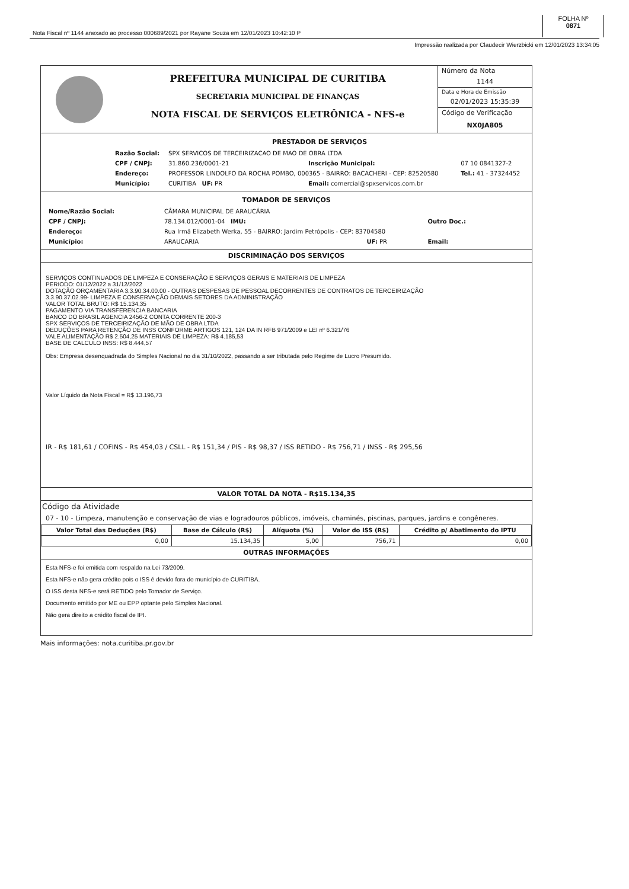Nota Fiscal nº 1144 anexado ao processo 000689/2021 por Rayane Souza em 12/01/2023 10:42:10 P
FOLHA Nº
0871
Impressão realizada por Claudecir Wierzbicki em 12/01/2023 13:34:05
PREFEITURA MUNICIPAL DE CURITIBA
SECRETARIA MUNICIPAL DE FINANÇAS
NOTA FISCAL DE SERVIÇOS ELETRÔNICA - NFS-e
Número da Nota
1144
Data e Hora de Emissão
02/01/2023 15:35:39
Código de Verificação
NX0JA805
PRESTADOR DE SERVIÇOS
| Razão Social: | SPX SERVICOS DE TERCEIRIZACAO DE MAO DE OBRA LTDA | | |
| CPF / CNPJ: | 31.860.236/0001-21 | Inscrição Municipal: | 07 10 0841327-2 |
| Endereço: | PROFESSOR LINDOLFO DA ROCHA POMBO, 000365 - BAIRRO: BACACHERI - CEP: 82520580 | | Tel.: 41 - 37324452 |
| Município: | CURITIBA UF: PR | Email: comercial@spxservicos.com.br | |
TOMADOR DE SERVIÇOS
| Nome/Razão Social: | CÂMARA MUNICIPAL DE ARAUCÁRIA | | |
| CPF / CNPJ: | 78.134.012/0001-04 IMU: | | Outro Doc.: |
| Endereço: | Rua Irmã Elizabeth Werka, 55 - BAIRRO: Jardim Petrópolis - CEP: 83704580 | | |
| Município: | ARAUCARIA | UF: PR | Email: |
DISCRIMINAÇÃO DOS SERVIÇOS
SERVIÇOS CONTINUADOS DE LIMPEZA E CONSERAÇÃO E SERVIÇOS GERAIS E MATERIAIS DE LIMPEZA
PERIODO: 01/12/2022 a 31/12/2022
DOTAÇÃO ORÇAMENTARIA 3.3.90.34.00.00 - OUTRAS DESPESAS DE PESSOAL DECORRENTES DE CONTRATOS DE TERCEIRIZAÇÃO
3.3.90.37.02.99- LIMPEZA E CONSERVAÇÃO DEMAIS SETORES DA ADMINISTRAÇÃO
VALOR TOTAL BRUTO: R$ 15.134,35
PAGAMENTO VIA TRANSFERENCIA BANCARIA
BANCO DO BRASIL AGENCIA 2456-2 CONTA CORRENTE 200-3
SPX SERVIÇOS DE TERCEIRIZAÇÃO DE MÃO DE OBRA LTDA
DEDUÇÕES PARA RETENÇÃO DE INSS CONFORME ARTIGOS 121, 124 DA IN RFB 971/2009 e LEI nº 6.321/76
VALE ALIMENTAÇÃO R$ 2.504,25 MATERIAIS DE LIMPEZA: R$ 4.185,53
BASE DE CALCULO INSS: R$ 8.444,57
Obs: Empresa desenquadrada do Simples Nacional no dia 31/10/2022, passando a ser tributada pelo Regime de Lucro Presumido.
Valor Líquido da Nota Fiscal = R$ 13.196,73
IR - R$ 181,61 / COFINS - R$ 454,03 / CSLL - R$ 151,34 / PIS - R$ 98,37 / ISS RETIDO - R$ 756,71 / INSS - R$ 295,56
VALOR TOTAL DA NOTA - R$15.134,35
Código da Atividade
07 - 10 - Limpeza, manutenção e conservação de vias e logradouros públicos, imóveis, chaminés, piscinas, parques, jardins e congêneres.
| Valor Total das Deduções (R$) | Base de Cálculo (R$) | Alíquota (%) | Valor do ISS (R$) | Crédito p/ Abatimento do IPTU |
| --- | --- | --- | --- | --- |
| 0,00 | 15.134,35 | 5,00 | 756,71 | 0,00 |
OUTRAS INFORMAÇÕES
Esta NFS-e foi emitida com respaldo na Lei 73/2009.
Esta NFS-e não gera crédito pois o ISS é devido fora do município de CURITIBA.
O ISS desta NFS-e será RETIDO pelo Tomador de Serviço.
Documento emitido por ME ou EPP optante pelo Simples Nacional.
Não gera direito a crédito fiscal de IPI.
Mais informações: nota.curitiba.pr.gov.br